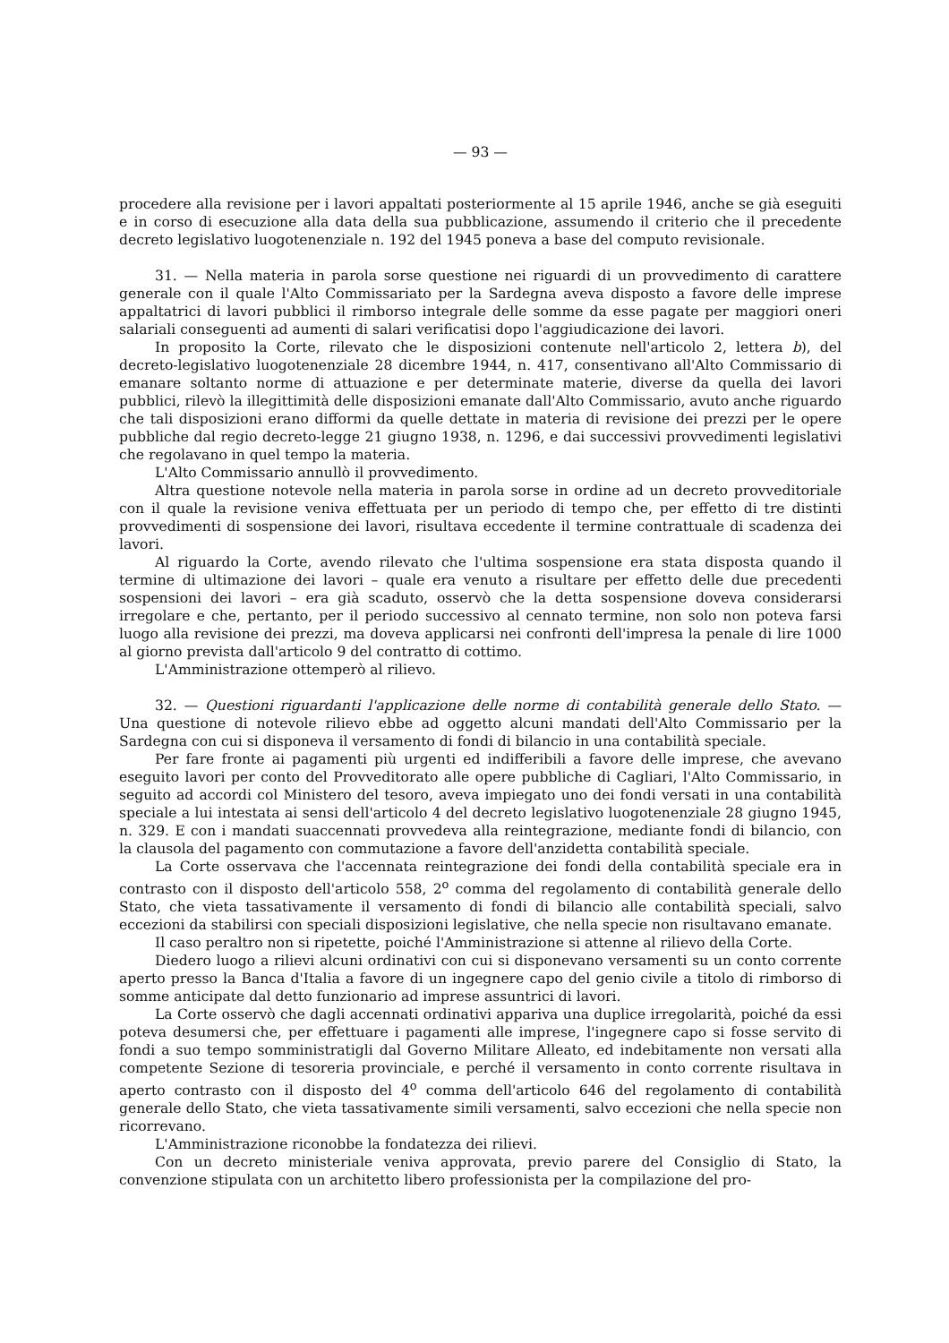— 93 —
procedere alla revisione per i lavori appaltati posteriormente al 15 aprile 1946, anche se già eseguiti e in corso di esecuzione alla data della sua pubblicazione, assumendo il criterio che il precedente decreto legislativo luogotenenziale n. 192 del 1945 poneva a base del computo revisionale.
31. — Nella materia in parola sorse questione nei riguardi di un provvedimento di carattere generale con il quale l'Alto Commissariato per la Sardegna aveva disposto a favore delle imprese appaltatrici di lavori pubblici il rimborso integrale delle somme da esse pagate per maggiori oneri salariali conseguenti ad aumenti di salari verificatisi dopo l'aggiudicazione dei lavori.
In proposito la Corte, rilevato che le disposizioni contenute nell'articolo 2, lettera b), del decreto-legislativo luogotenenziale 28 dicembre 1944, n. 417, consentivano all'Alto Commissario di emanare soltanto norme di attuazione e per determinate materie, diverse da quella dei lavori pubblici, rilevò la illegittimità delle disposizioni emanate dall'Alto Commissario, avuto anche riguardo che tali disposizioni erano difformi da quelle dettate in materia di revisione dei prezzi per le opere pubbliche dal regio decreto-legge 21 giugno 1938, n. 1296, e dai successivi provvedimenti legislativi che regolavano in quel tempo la materia.
L'Alto Commissario annullò il provvedimento.
Altra questione notevole nella materia in parola sorse in ordine ad un decreto provveditoriale con il quale la revisione veniva effettuata per un periodo di tempo che, per effetto di tre distinti provvedimenti di sospensione dei lavori, risultava eccedente il termine contrattuale di scadenza dei lavori.
Al riguardo la Corte, avendo rilevato che l'ultima sospensione era stata disposta quando il termine di ultimazione dei lavori – quale era venuto a risultare per effetto delle due precedenti sospensioni dei lavori – era già scaduto, osservò che la detta sospensione doveva considerarsi irregolare e che, pertanto, per il periodo successivo al cennato termine, non solo non poteva farsi luogo alla revisione dei prezzi, ma doveva applicarsi nei confronti dell'impresa la penale di lire 1000 al giorno prevista dall'articolo 9 del contratto di cottimo.
L'Amministrazione ottemperò al rilievo.
32. — Questioni riguardanti l'applicazione delle norme di contabilità generale dello Stato. — Una questione di notevole rilievo ebbe ad oggetto alcuni mandati dell'Alto Commissario per la Sardegna con cui si disponeva il versamento di fondi di bilancio in una contabilità speciale.
Per fare fronte ai pagamenti più urgenti ed indifferibili a favore delle imprese, che avevano eseguito lavori per conto del Provveditorato alle opere pubbliche di Cagliari, l'Alto Commissario, in seguito ad accordi col Ministero del tesoro, aveva impiegato uno dei fondi versati in una contabilità speciale a lui intestata ai sensi dell'articolo 4 del decreto legislativo luogotenenziale 28 giugno 1945, n. 329. E con i mandati suaccennati provvedeva alla reintegrazione, mediante fondi di bilancio, con la clausola del pagamento con commutazione a favore dell'anzidetta contabilità speciale.
La Corte osservava che l'accennata reintegrazione dei fondi della contabilità speciale era in contrasto con il disposto dell'articolo 558, 2<sup>o</sup> comma del regolamento di contabilità generale dello Stato, che vieta tassativamente il versamento di fondi di bilancio alle contabilità speciali, salvo eccezioni da stabilirsi con speciali disposizioni legislative, che nella specie non risultavano emanate.
Il caso peraltro non si ripetette, poiché l'Amministrazione si attenne al rilievo della Corte.
Diedero luogo a rilievi alcuni ordinativi con cui si disponevano versamenti su un conto corrente aperto presso la Banca d'Italia a favore di un ingegnere capo del genio civile a titolo di rimborso di somme anticipate dal detto funzionario ad imprese assuntrici di lavori.
La Corte osservò che dagli accennati ordinativi appariva una duplice irregolarità, poiché da essi poteva desumersi che, per effettuare i pagamenti alle imprese, l'ingegnere capo si fosse servito di fondi a suo tempo somministratigli dal Governo Militare Alleato, ed indebitamente non versati alla competente Sezione di tesoreria provinciale, e perché il versamento in conto corrente risultava in aperto contrasto con il disposto del 4<sup>o</sup> comma dell'articolo 646 del regolamento di contabilità generale dello Stato, che vieta tassativamente simili versamenti, salvo eccezioni che nella specie non ricorrevano.
L'Amministrazione riconobbe la fondatezza dei rilievi.
Con un decreto ministeriale veniva approvata, previo parere del Consiglio di Stato, la convenzione stipulata con un architetto libero professionista per la compilazione del pro-